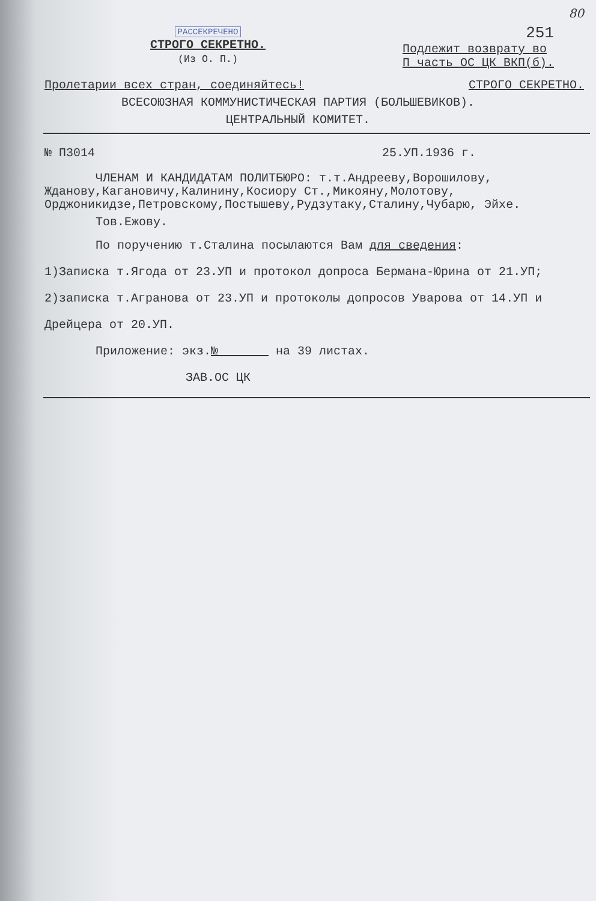80
РАССЕКРЕЧЕНО
СТРОГО СЕКРЕТНО.
(Из О. П.)
251
Подлежит возврату во
П часть ОС ЦК ВКП(б).
Пролетарии всех стран, соединяйтесь! СТРОГО СЕКРЕТНО.
ВСЕСОЮЗНАЯ КОММУНИСТИЧЕСКАЯ ПАРТИЯ (БОЛЬШЕВИКОВ).
ЦЕНТРАЛЬНЫЙ КОМИТЕТ.
№ П3014 25.УП.1936 г.
ЧЛЕНАМ И КАНДИДАТАМ ПОЛИТБЮРО: т.т.Андрееву,Ворошилову, Жданову,Кагановичу,Калинину,Косиору Ст.,Микояну,Молотову, Орджоникидзе,Петровскому,Постышеву,Рудзутаку,Сталину,Чубарю, Эйхе.
Тов.Ежову.
По поручению т.Сталина посылаются Вам для сведения:
1)Записка т.Ягода от 23.УП и протокол допроса Бермана-Юрина от 21.УП; 2)записка т.Агранова от 23.УП и протоколы допросов Уварова от 14.УП и Дрейцера от 20.УП.
Приложение: экз.№ на 39 листах.
ЗАВ.ОС ЦК